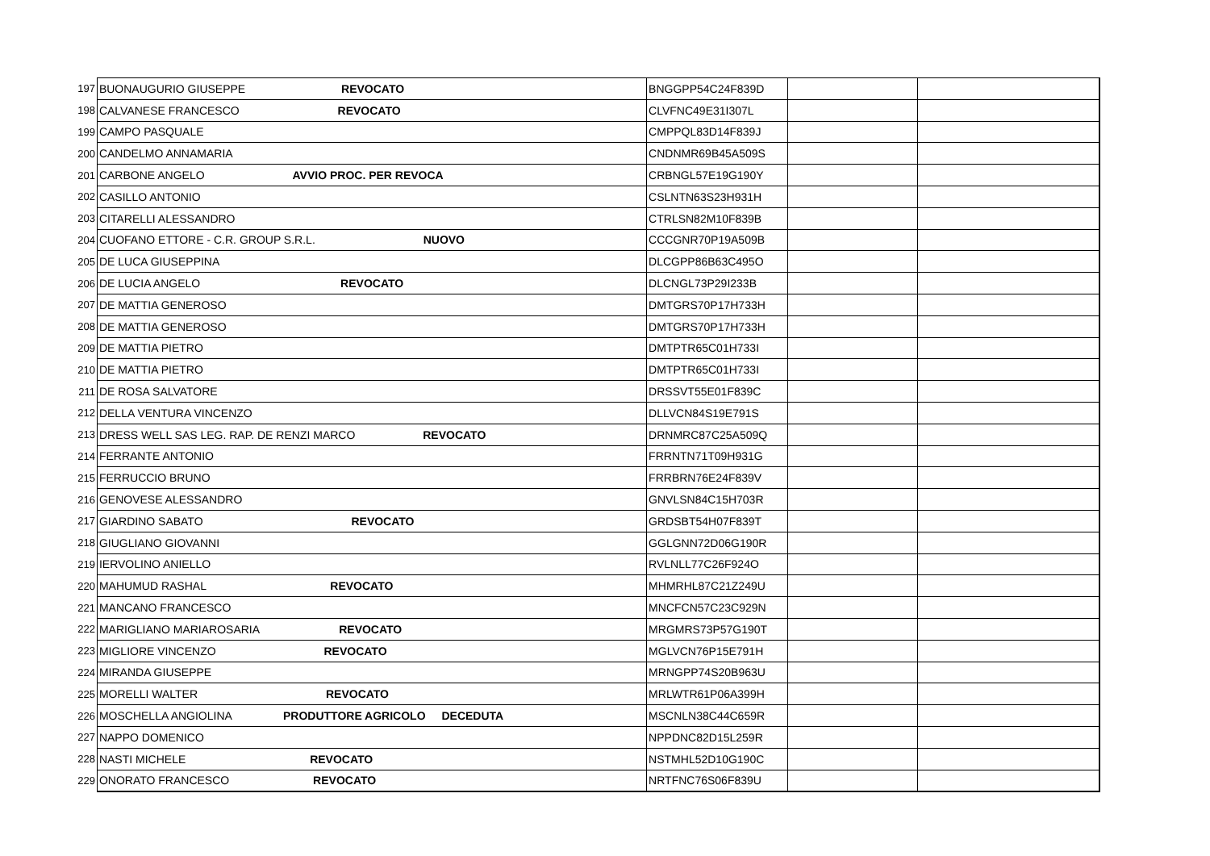| 197 | BUONAUGURIO GIUSEPPE REVOCATO | BNGGPP54C24F839D | | |
| 198 | CALVANESE FRANCESCO REVOCATO | CLVFNC49E31I307L | | |
| 199 | CAMPO PASQUALE | CMPPQL83D14F839J | | |
| 200 | CANDELMO ANNAMARIA | CNDNMR69B45A509S | | |
| 201 | CARBONE ANGELO AVVIO PROC. PER REVOCA | CRBNGL57E19G190Y | | |
| 202 | CASILLO ANTONIO | CSLNTN63S23H931H | | |
| 203 | CITARELLI ALESSANDRO | CTRLSN82M10F839B | | |
| 204 | CUOFANO ETTORE - C.R. GROUP S.R.L. NUOVO | CCCGNR70P19A509B | | |
| 205 | DE LUCA GIUSEPPINA | DLCGPP86B63C495O | | |
| 206 | DE LUCIA ANGELO REVOCATO | DLCNGL73P29I233B | | |
| 207 | DE MATTIA GENEROSO | DMTGRS70P17H733H | | |
| 208 | DE MATTIA GENEROSO | DMTGRS70P17H733H | | |
| 209 | DE MATTIA PIETRO | DMTPTR65C01H733I | | |
| 210 | DE MATTIA PIETRO | DMTPTR65C01H733I | | |
| 211 | DE ROSA SALVATORE | DRSSVT55E01F839C | | |
| 212 | DELLA VENTURA VINCENZO | DLLVCN84S19E791S | | |
| 213 | DRESS WELL SAS LEG. RAP. DE RENZI MARCO REVOCATO | DRNMRC87C25A509Q | | |
| 214 | FERRANTE ANTONIO | FRRNTN71T09H931G | | |
| 215 | FERRUCCIO BRUNO | FRRBRN76E24F839V | | |
| 216 | GENOVESE ALESSANDRO | GNVLSN84C15H703R | | |
| 217 | GIARDINO SABATO REVOCATO | GRDSBT54H07F839T | | |
| 218 | GIUGLIANO GIOVANNI | GGLGNN72D06G190R | | |
| 219 | IERVOLINO ANIELLO | RVLNLL77C26F924O | | |
| 220 | MAHUMUD RASHAL REVOCATO | MHMRHL87C21Z249U | | |
| 221 | MANCANO FRANCESCO | MNCFCN57C23C929N | | |
| 222 | MARIGLIANO MARIAROSARIA REVOCATO | MRGMRS73P57G190T | | |
| 223 | MIGLIORE VINCENZO REVOCATO | MGLVCN76P15E791H | | |
| 224 | MIRANDA GIUSEPPE | MRNGPP74S20B963U | | |
| 225 | MORELLI WALTER REVOCATO | MRLWTR61P06A399H | | |
| 226 | MOSCHELLA ANGIOLINA PRODUTTORE AGRICOLO DECEDUTA | MSCNLN38C44C659R | | |
| 227 | NAPPO DOMENICO | NPPDNC82D15L259R | | |
| 228 | NASTI MICHELE REVOCATO | NSTMHL52D10G190C | | |
| 229 | ONORATO FRANCESCO REVOCATO | NRTFNC76S06F839U | | |